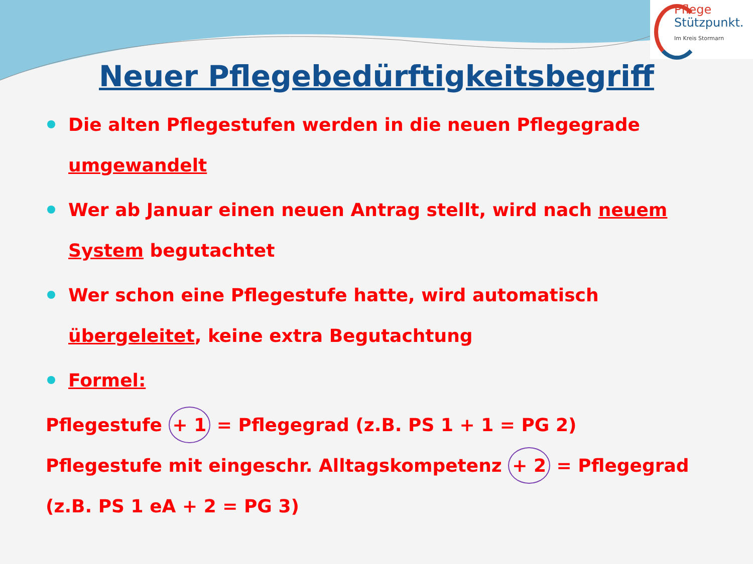Pflege
Stützpunkt.
Im Kreis Stormarn
Neuer Pflegebedürftigkeitsbegriff
Die alten Pflegestufen werden in die neuen Pflegegrade umgewandelt
Wer ab Januar einen neuen Antrag stellt, wird nach neuem System begutachtet
Wer schon eine Pflegestufe hatte, wird automatisch übergeleitet, keine extra Begutachtung
Formel:
Pflegestufe + 1 = Pflegegrad (z.B. PS 1 + 1 = PG 2)
Pflegestufe mit eingeschr. Alltagskompetenz + 2 = Pflegegrad (z.B. PS 1 eA + 2 = PG 3)